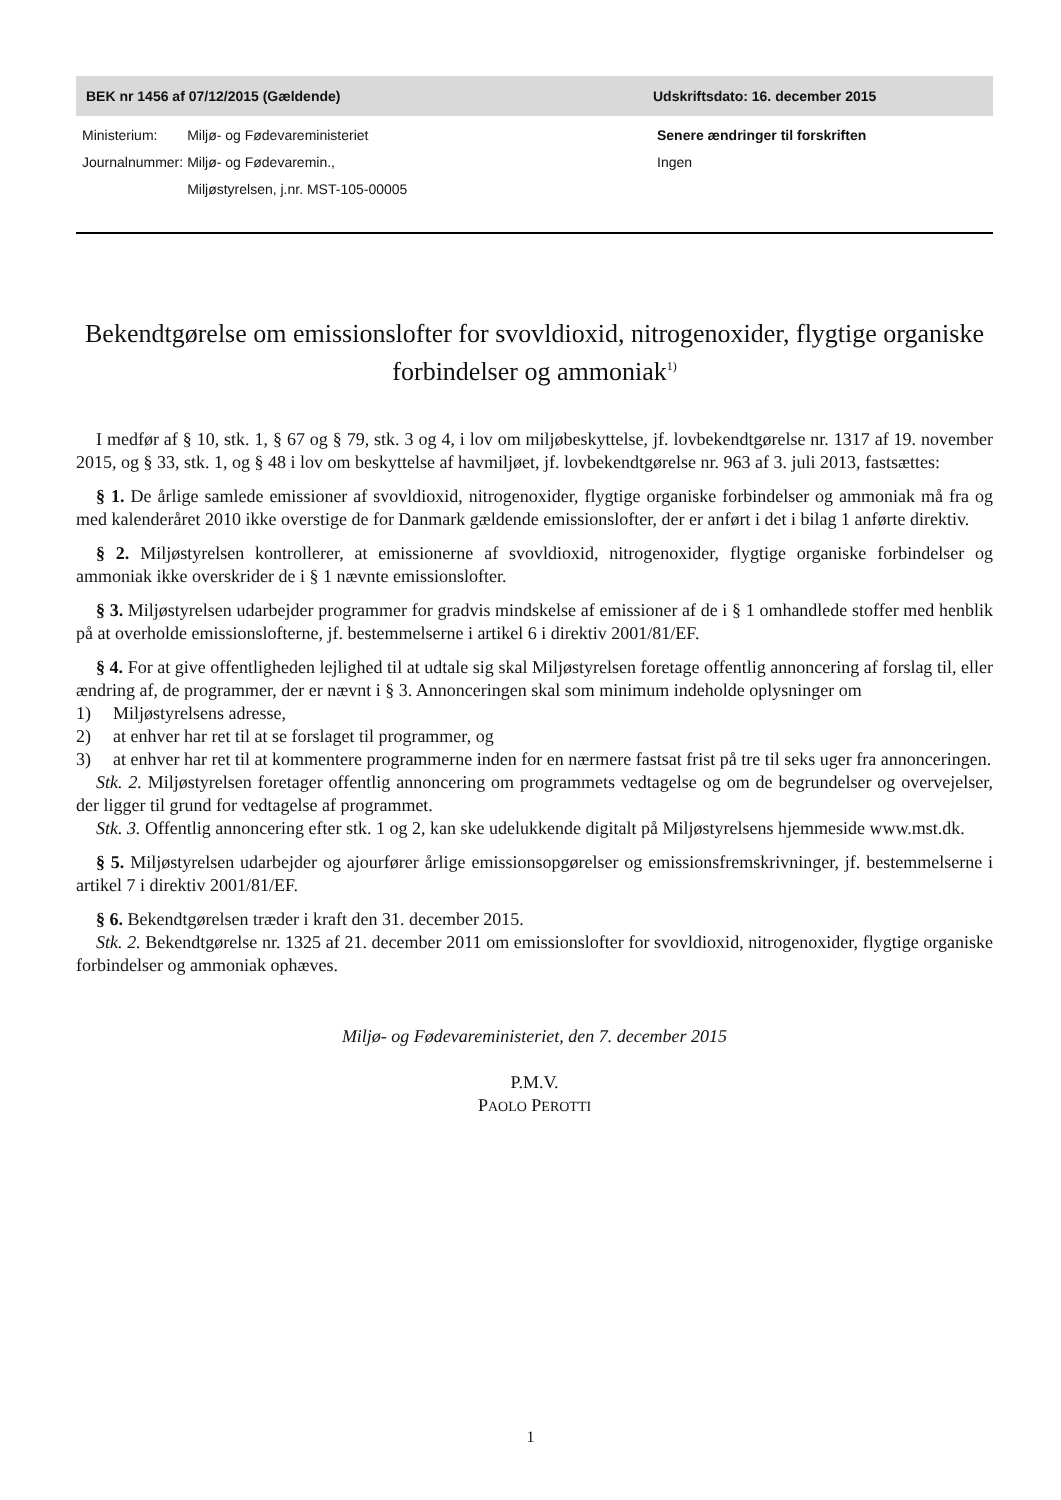BEK nr 1456 af 07/12/2015 (Gældende) Udskriftsdato: 16. december 2015
| Ministerium: | Miljø- og Fødevareministeriet |
| Journalnummer: | Miljø- og Fødevaremin., Miljøstyrelsen, j.nr. MST-105-00005 |
Senere ændringer til forskriften
Ingen
Bekendtgørelse om emissionslofter for svovldioxid, nitrogenoxider, flygtige organiske forbindelser og ammoniak<sup>1)</sup>
I medfør af § 10, stk. 1, § 67 og § 79, stk. 3 og 4, i lov om miljøbeskyttelse, jf. lovbekendtgørelse nr. 1317 af 19. november 2015, og § 33, stk. 1, og § 48 i lov om beskyttelse af havmiljøet, jf. lovbekendtgørelse nr. 963 af 3. juli 2013, fastsættes:
§ 1. De årlige samlede emissioner af svovldioxid, nitrogenoxider, flygtige organiske forbindelser og ammoniak må fra og med kalenderåret 2010 ikke overstige de for Danmark gældende emissionslofter, der er anført i det i bilag 1 anførte direktiv.
§ 2. Miljøstyrelsen kontrollerer, at emissionerne af svovldioxid, nitrogenoxider, flygtige organiske forbindelser og ammoniak ikke overskrider de i § 1 nævnte emissionslofter.
§ 3. Miljøstyrelsen udarbejder programmer for gradvis mindskelse af emissioner af de i § 1 omhandlede stoffer med henblik på at overholde emissionslofterne, jf. bestemmelserne i artikel 6 i direktiv 2001/81/EF.
§ 4. For at give offentligheden lejlighed til at udtale sig skal Miljøstyrelsen foretage offentlig annoncering af forslag til, eller ændring af, de programmer, der er nævnt i § 3. Annonceringen skal som minimum indeholde oplysninger om
1) Miljøstyrelsens adresse,
2) at enhver har ret til at se forslaget til programmer, og
3) at enhver har ret til at kommentere programmerne inden for en nærmere fastsat frist på tre til seks uger fra annonceringen.
Stk. 2. Miljøstyrelsen foretager offentlig annoncering om programmets vedtagelse og om de begrundelser og overvejelser, der ligger til grund for vedtagelse af programmet.
Stk. 3. Offentlig annoncering efter stk. 1 og 2, kan ske udelukkende digitalt på Miljøstyrelsens hjemmeside www.mst.dk.
§ 5. Miljøstyrelsen udarbejder og ajourfører årlige emissionsopgørelser og emissionsfremskrivninger, jf. bestemmelserne i artikel 7 i direktiv 2001/81/EF.
§ 6. Bekendtgørelsen træder i kraft den 31. december 2015.
Stk. 2. Bekendtgørelse nr. 1325 af 21. december 2011 om emissionslofter for svovldioxid, nitrogenoxider, flygtige organiske forbindelser og ammoniak ophæves.
Miljø- og Fødevareministeriet, den 7. december 2015
P.M.V.
PAOLO PEROTTI
1